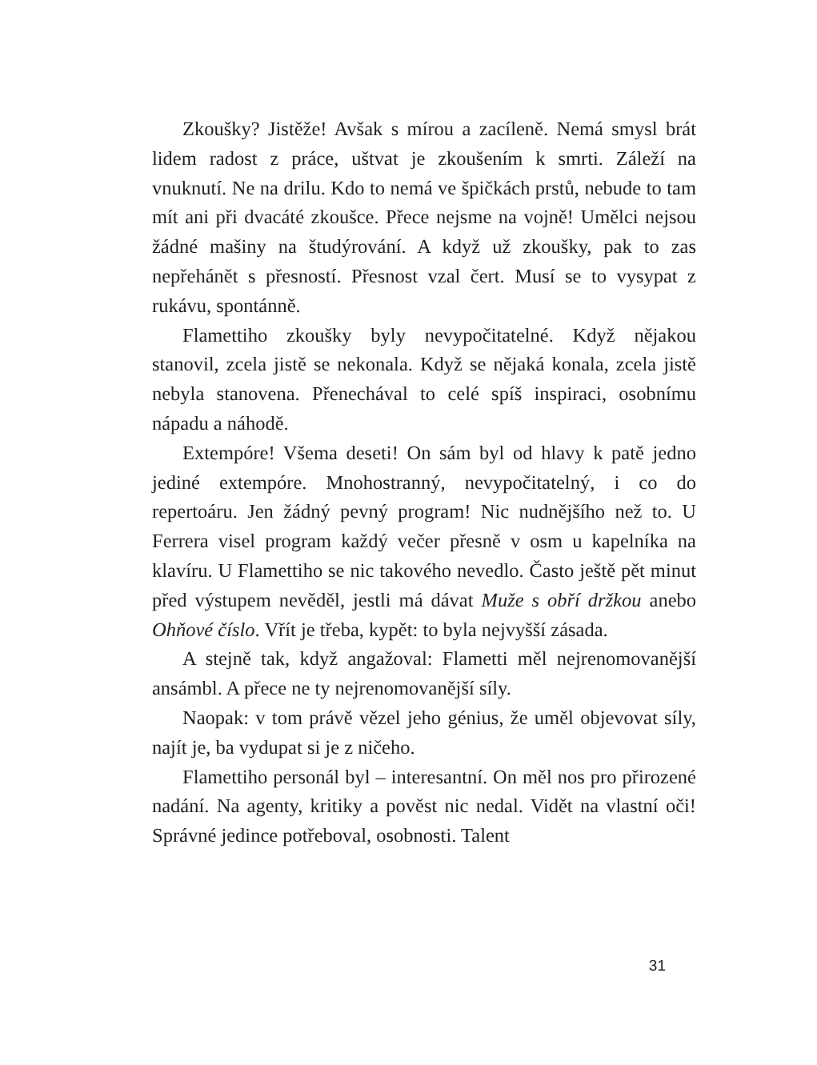Zkoušky? Jistěže! Avšak s mírou a zacíleně. Nemá smysl brát lidem radost z práce, uštvat je zkoušením k smrti. Záleží na vnuknutí. Ne na drilu. Kdo to nemá ve špičkách prstů, nebude to tam mít ani při dvacáté zkoušce. Přece nejsme na vojně! Umělci nejsou žádné mašiny na študýrování. A když už zkoušky, pak to zas nepřehánět s přesností. Přesnost vzal čert. Musí se to vysypat z rukávu, spontánně.
Flamettiho zkoušky byly nevypočitatelné. Když nějakou stanovil, zcela jistě se nekonala. Když se nějaká konala, zcela jistě nebyla stanovena. Přenechával to celé spíš inspiraci, osobnímu nápadu a náhodě.
Extempóre! Všema deseti! On sám byl od hlavy k patě jedno jediné extempóre. Mnohostranný, nevypočitatelný, i co do repertoáru. Jen žádný pevný program! Nic nudnější­ho než to. U Ferrera visel program každý večer přesně v osm u kapelníka na klavíru. U Flamettiho se nic takového neved­lo. Často ještě pět minut před výstupem nevěděl, jestli má dávat Muže s obří držkou anebo Ohňové číslo. Vřít je třeba, kypět: to byla nejvyšší zásada.
A stejně tak, když angažoval: Flametti měl nejrenomova­nější ansámbl. A přece ne ty nejrenomovanější síly.
Naopak: v tom právě vězel jeho génius, že uměl objevovat síly, najít je, ba vydupat si je z ničeho.
Flamettiho personál byl – interesantní. On měl nos pro přirozené nadání. Na agenty, kritiky a pověst nic nedal. Vidět na vlastní oči! Správné jedince potřeboval, osobnosti. Talent
31